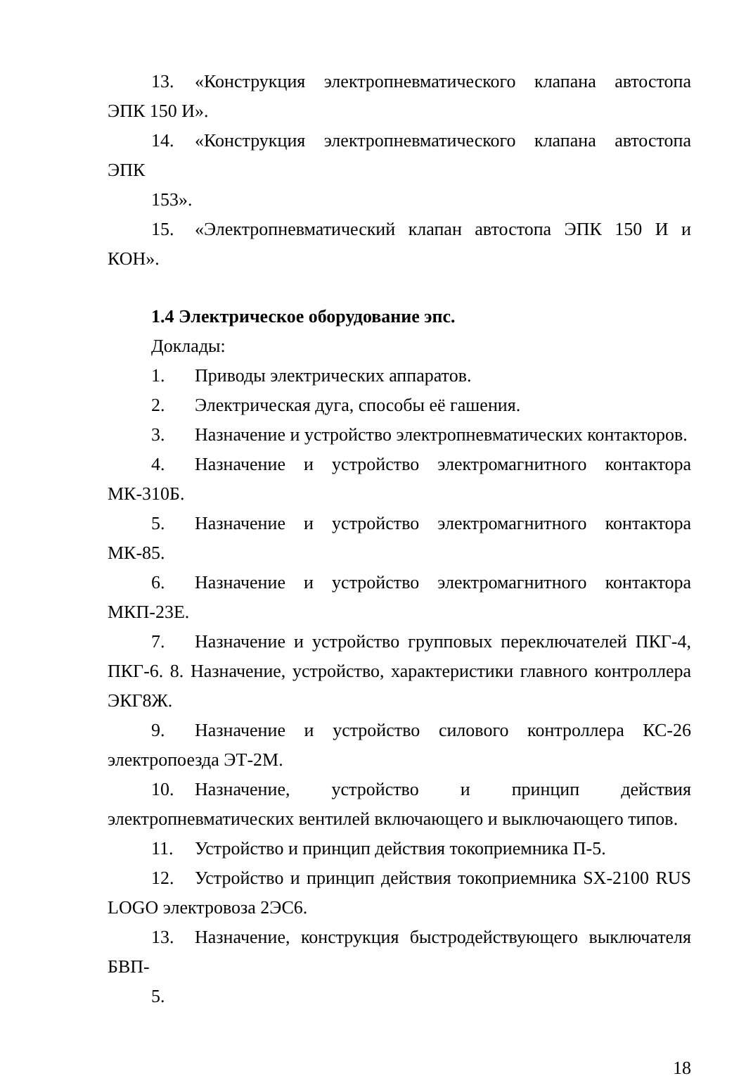13. «Конструкция электропневматического клапана автостопа ЭПК 150 И».
14. «Конструкция электропневматического клапана автостопа ЭПК
153».
15. «Электропневматический клапан автостопа ЭПК 150 И и КОН».
1.4 Электрическое оборудование эпс.
Доклады:
1. Приводы электрических аппаратов.
2. Электрическая дуга, способы её гашения.
3. Назначение и устройство электропневматических контакторов.
4. Назначение и устройство электромагнитного контактора МК-310Б.
5. Назначение и устройство электромагнитного контактора МК-85.
6. Назначение и устройство электромагнитного контактора МКП-23Е.
7. Назначение и устройство групповых переключателей ПКГ-4, ПКГ-6. 8. Назначение, устройство, характеристики главного контроллера ЭКГ8Ж.
9. Назначение и устройство силового контроллера КС-26 электропоезда ЭТ-2М.
10. Назначение, устройство и принцип действия электропневматических вентилей включающего и выключающего типов.
11. Устройство и принцип действия токоприемника П-5.
12. Устройство и принцип действия токоприемника SX-2100 RUS LOGO электровоза 2ЭС6.
13. Назначение, конструкция быстродействующего выключателя БВП-
5.
18